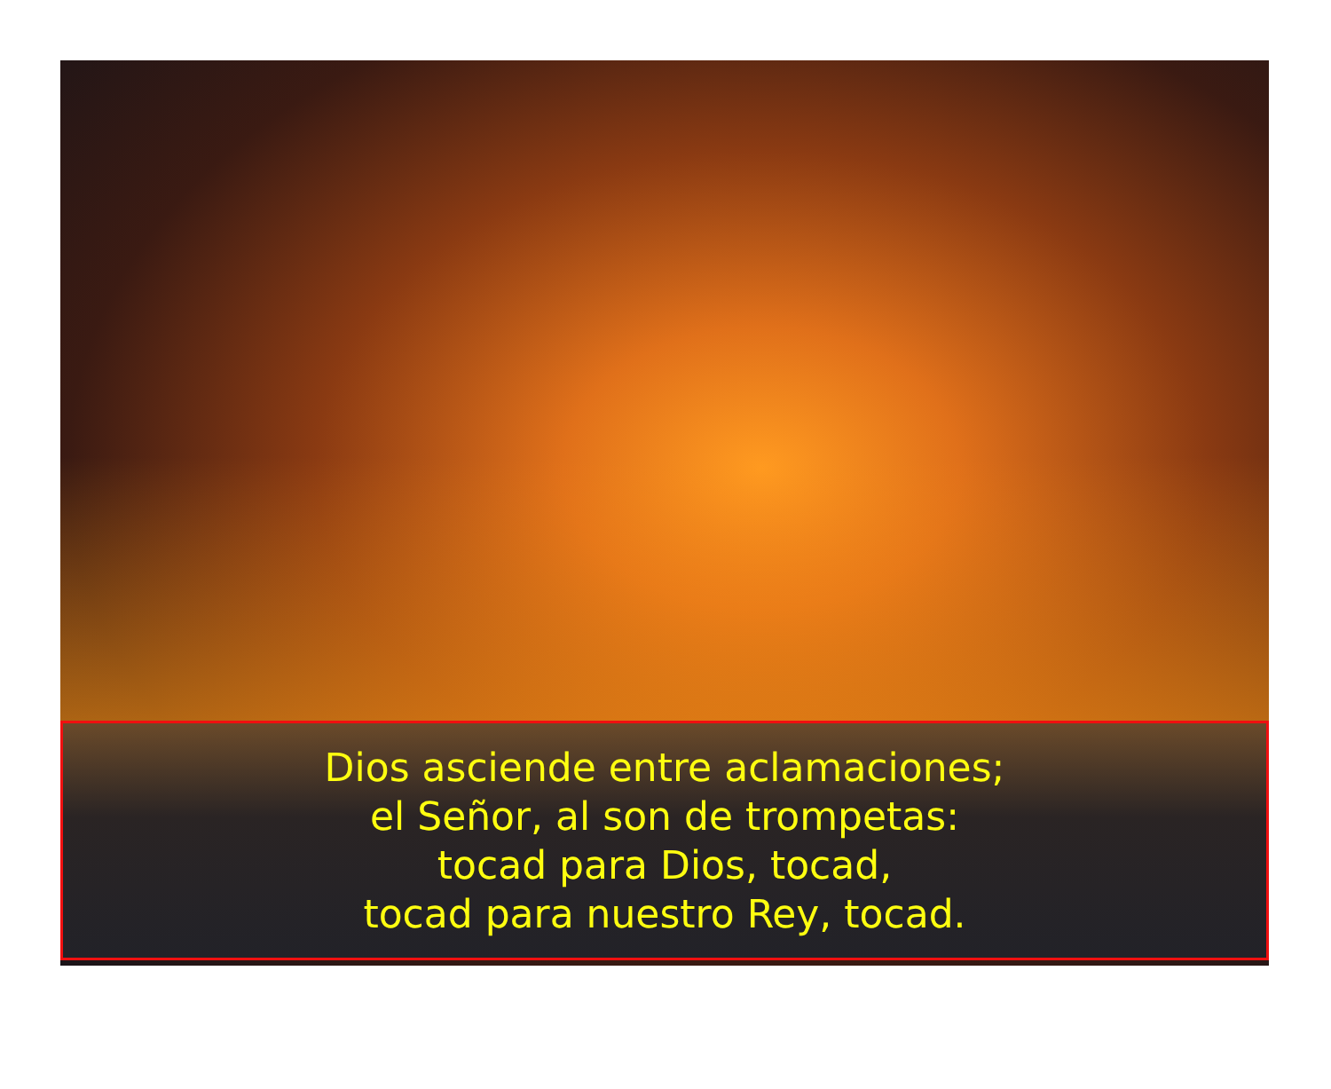Dios asciende entre aclamaciones;
el Señor, al son de trompetas:
tocad para Dios, tocad,
tocad para nuestro Rey, tocad.